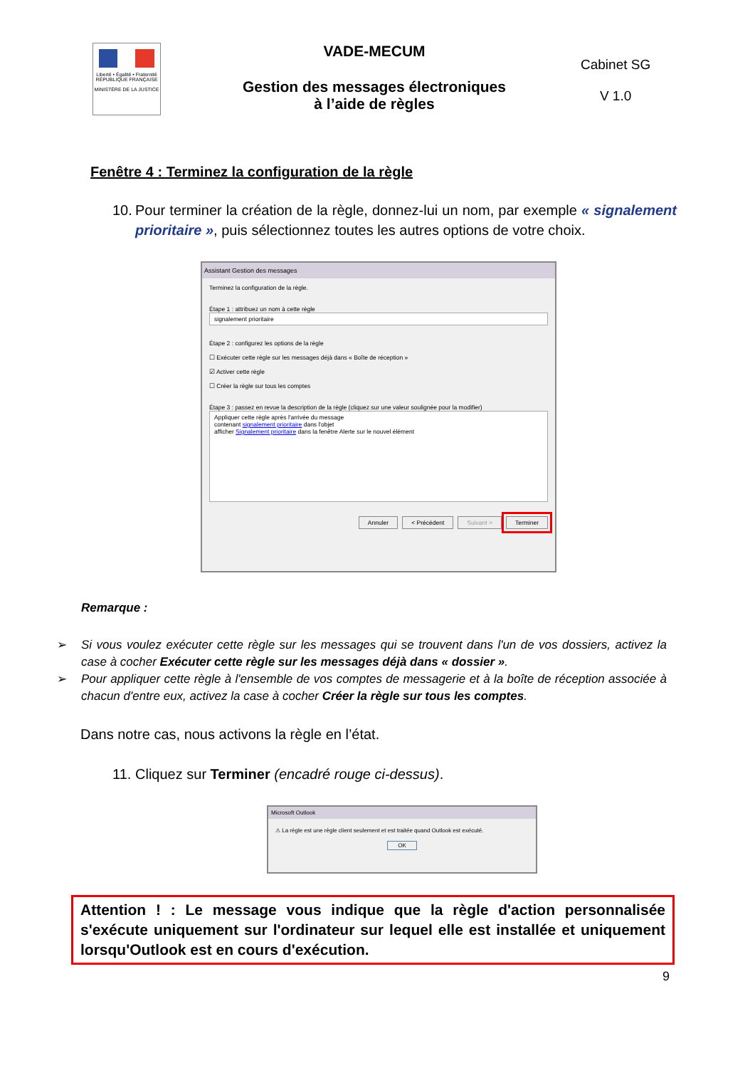Liberté • Égalité • Fraternité
RÉPUBLIQUE FRANÇAISE
MINISTÈRE DE LA JUSTICE
VADE-MECUM
Gestion des messages électroniques
à l’aide de règles
Cabinet SG
V 1.0
Fenêtre 4 : Terminez la configuration de la règle
10.
Pour terminer la création de la règle, donnez-lui un nom, par exemple « signalement prioritaire », puis sélectionnez toutes les autres options de votre choix.
Assistant Gestion des messages
Terminez la configuration de la règle.
Étape 1 : attribuez un nom à cette règle
signalement prioritaire
Étape 2 : configurez les options de la règle
☐ Exécuter cette règle sur les messages déjà dans « Boîte de réception »
☑ Activer cette règle
☐ Créer la règle sur tous les comptes
Étape 3 : passez en revue la description de la règle (cliquez sur une valeur soulignée pour la modifier)
Appliquer cette règle après l'arrivée du message
contenant signalement prioritaire dans l'objet
afficher Signalement prioritaire dans la fenêtre Alerte sur le nouvel élément
Annuler < Précédent Suivant > Terminer
Remarque :
➢ Si vous voulez exécuter cette règle sur les messages qui se trouvent dans l'un de vos dossiers, activez la case à cocher Exécuter cette règle sur les messages déjà dans « dossier ».
➢ Pour appliquer cette règle à l'ensemble de vos comptes de messagerie et à la boîte de réception associée à chacun d'entre eux, activez la case à cocher Créer la règle sur tous les comptes.
Dans notre cas, nous activons la règle en l’état.
11.
Cliquez sur Terminer (encadré rouge ci-dessus).
Microsoft Outlook
⚠ La règle est une règle client seulement et est traitée quand Outlook est exécuté.
OK
Attention ! : Le message vous indique que la règle d'action personnalisée s'exécute uniquement sur l'ordinateur sur lequel elle est installée et uniquement lorsqu'Outlook est en cours d'exécution.
9